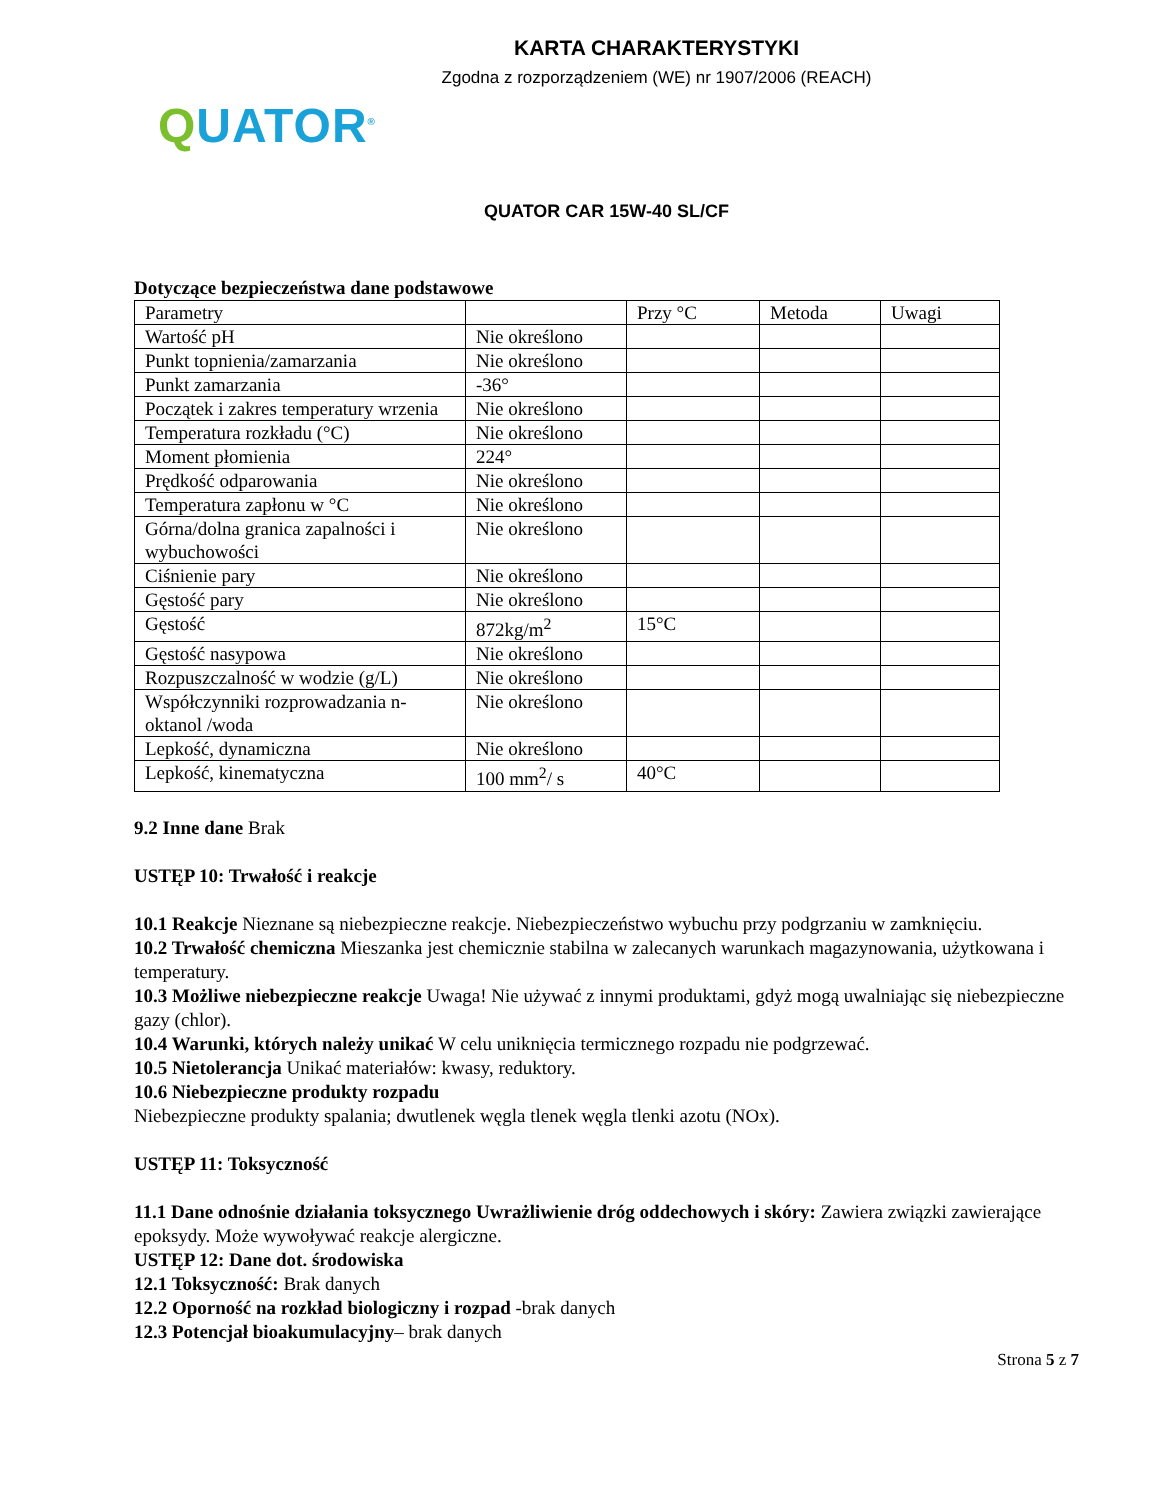KARTA CHARAKTERYSTYKI
Zgodna z rozporządzeniem (WE) nr 1907/2006 (REACH)
QUATOR<sup>®</sup>
QUATOR CAR 15W-40 SL/CF
Dotyczące bezpieczeństwa dane podstawowe
| Parametry | | Przy °C | Metoda | Uwagi |
| --- | --- | --- | --- | --- |
| Wartość pH | Nie określono | | | |
| Punkt topnienia/zamarzania | Nie określono | | | |
| Punkt zamarzania | -36° | | | |
| Początek i zakres temperatury wrzenia | Nie określono | | | |
| Temperatura rozkładu (°C) | Nie określono | | | |
| Moment płomienia | 224° | | | |
| Prędkość odparowania | Nie określono | | | |
| Temperatura zapłonu w °C | Nie określono | | | |
| Górna/dolna granica zapalności i wybuchowości | Nie określono | | | |
| Ciśnienie pary | Nie określono | | | |
| Gęstość pary | Nie określono | | | |
| Gęstość | 872kg/m<sup>2</sup> | 15°C | | |
| Gęstość nasypowa | Nie określono | | | |
| Rozpuszczalność w wodzie (g/L) | Nie określono | | | |
| Współczynniki rozprowadzania n-oktanol /woda | Nie określono | | | |
| Lepkość, dynamiczna | Nie określono | | | |
| Lepkość, kinematyczna | 100 mm<sup>2</sup>/ s | 40°C | | |
9.2 Inne dane Brak
USTĘP 10: Trwałość i reakcje
10.1 Reakcje Nieznane są niebezpieczne reakcje. Niebezpieczeństwo wybuchu przy podgrzaniu w zamknięciu.
10.2 Trwałość chemiczna Mieszanka jest chemicznie stabilna w zalecanych warunkach magazynowania, użytkowana i temperatury.
10.3 Możliwe niebezpieczne reakcje Uwaga! Nie używać z innymi produktami, gdyż mogą uwalniając się niebezpieczne gazy (chlor).
10.4 Warunki, których należy unikać W celu uniknięcia termicznego rozpadu nie podgrzewać.
10.5 Nietolerancja Unikać materiałów: kwasy, reduktory.
10.6 Niebezpieczne produkty rozpadu
Niebezpieczne produkty spalania; dwutlenek węgla tlenek węgla tlenki azotu (NOx).
USTĘP 11: Toksyczność
11.1 Dane odnośnie działania toksycznego Uwrażliwienie dróg oddechowych i skóry: Zawiera związki zawierające epoksydy. Może wywoływać reakcje alergiczne.
USTĘP 12: Dane dot. środowiska
12.1 Toksyczność: Brak danych
12.2 Oporność na rozkład biologiczny i rozpad -brak danych
12.3 Potencjał bioakumulacyjny– brak danych
Strona 5 z 7